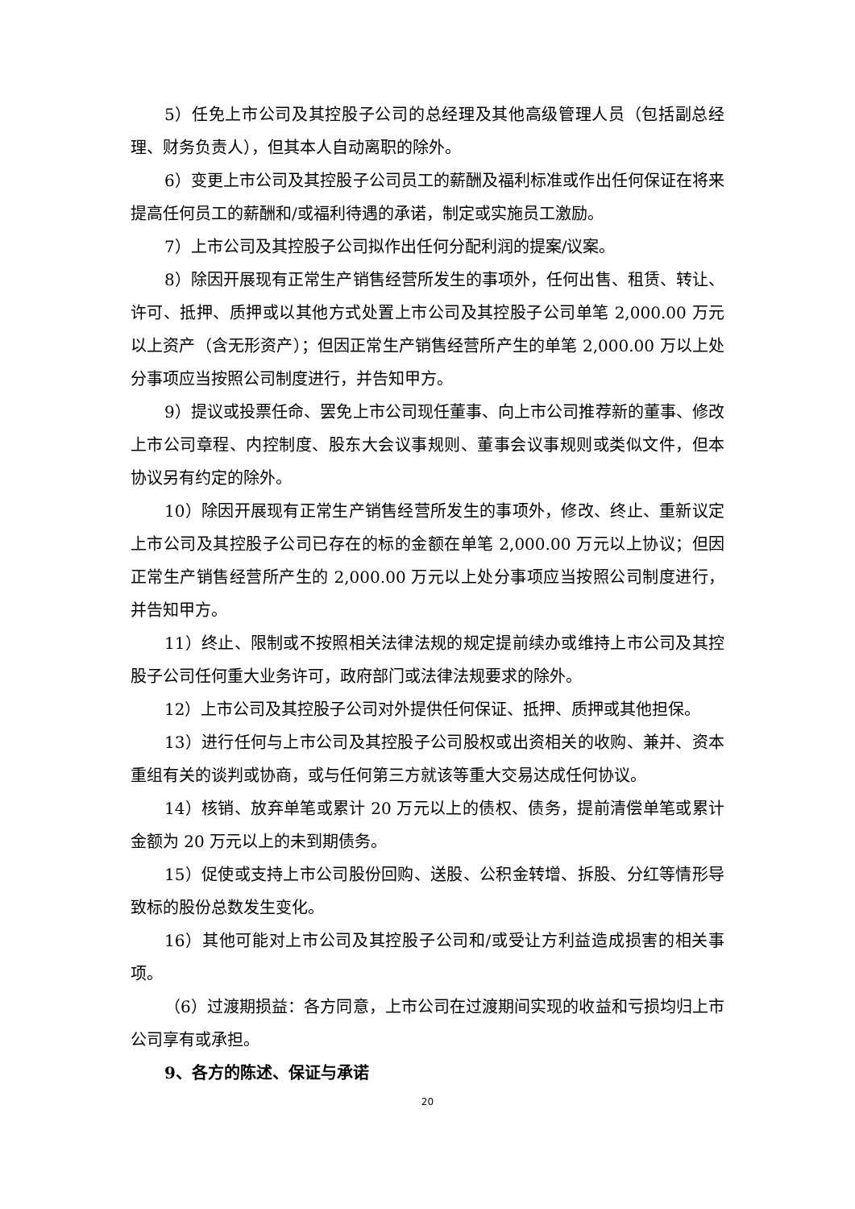5）任免上市公司及其控股子公司的总经理及其他高级管理人员（包括副总经理、财务负责人），但其本人自动离职的除外。
6）变更上市公司及其控股子公司员工的薪酬及福利标准或作出任何保证在将来提高任何员工的薪酬和/或福利待遇的承诺，制定或实施员工激励。
7）上市公司及其控股子公司拟作出任何分配利润的提案/议案。
8）除因开展现有正常生产销售经营所发生的事项外，任何出售、租赁、转让、许可、抵押、质押或以其他方式处置上市公司及其控股子公司单笔 2,000.00 万元以上资产（含无形资产）；但因正常生产销售经营所产生的单笔 2,000.00 万以上处分事项应当按照公司制度进行，并告知甲方。
9）提议或投票任命、罢免上市公司现任董事、向上市公司推荐新的董事、修改上市公司章程、内控制度、股东大会议事规则、董事会议事规则或类似文件，但本协议另有约定的除外。
10）除因开展现有正常生产销售经营所发生的事项外，修改、终止、重新议定上市公司及其控股子公司已存在的标的金额在单笔 2,000.00 万元以上协议；但因正常生产销售经营所产生的 2,000.00 万元以上处分事项应当按照公司制度进行，并告知甲方。
11）终止、限制或不按照相关法律法规的规定提前续办或维持上市公司及其控股子公司任何重大业务许可，政府部门或法律法规要求的除外。
12）上市公司及其控股子公司对外提供任何保证、抵押、质押或其他担保。
13）进行任何与上市公司及其控股子公司股权或出资相关的收购、兼并、资本重组有关的谈判或协商，或与任何第三方就该等重大交易达成任何协议。
14）核销、放弃单笔或累计 20 万元以上的债权、债务，提前清偿单笔或累计金额为 20 万元以上的未到期债务。
15）促使或支持上市公司股份回购、送股、公积金转增、拆股、分红等情形导致标的股份总数发生变化。
16）其他可能对上市公司及其控股子公司和/或受让方利益造成损害的相关事项。
（6）过渡期损益：各方同意，上市公司在过渡期间实现的收益和亏损均归上市公司享有或承担。
9、各方的陈述、保证与承诺
20